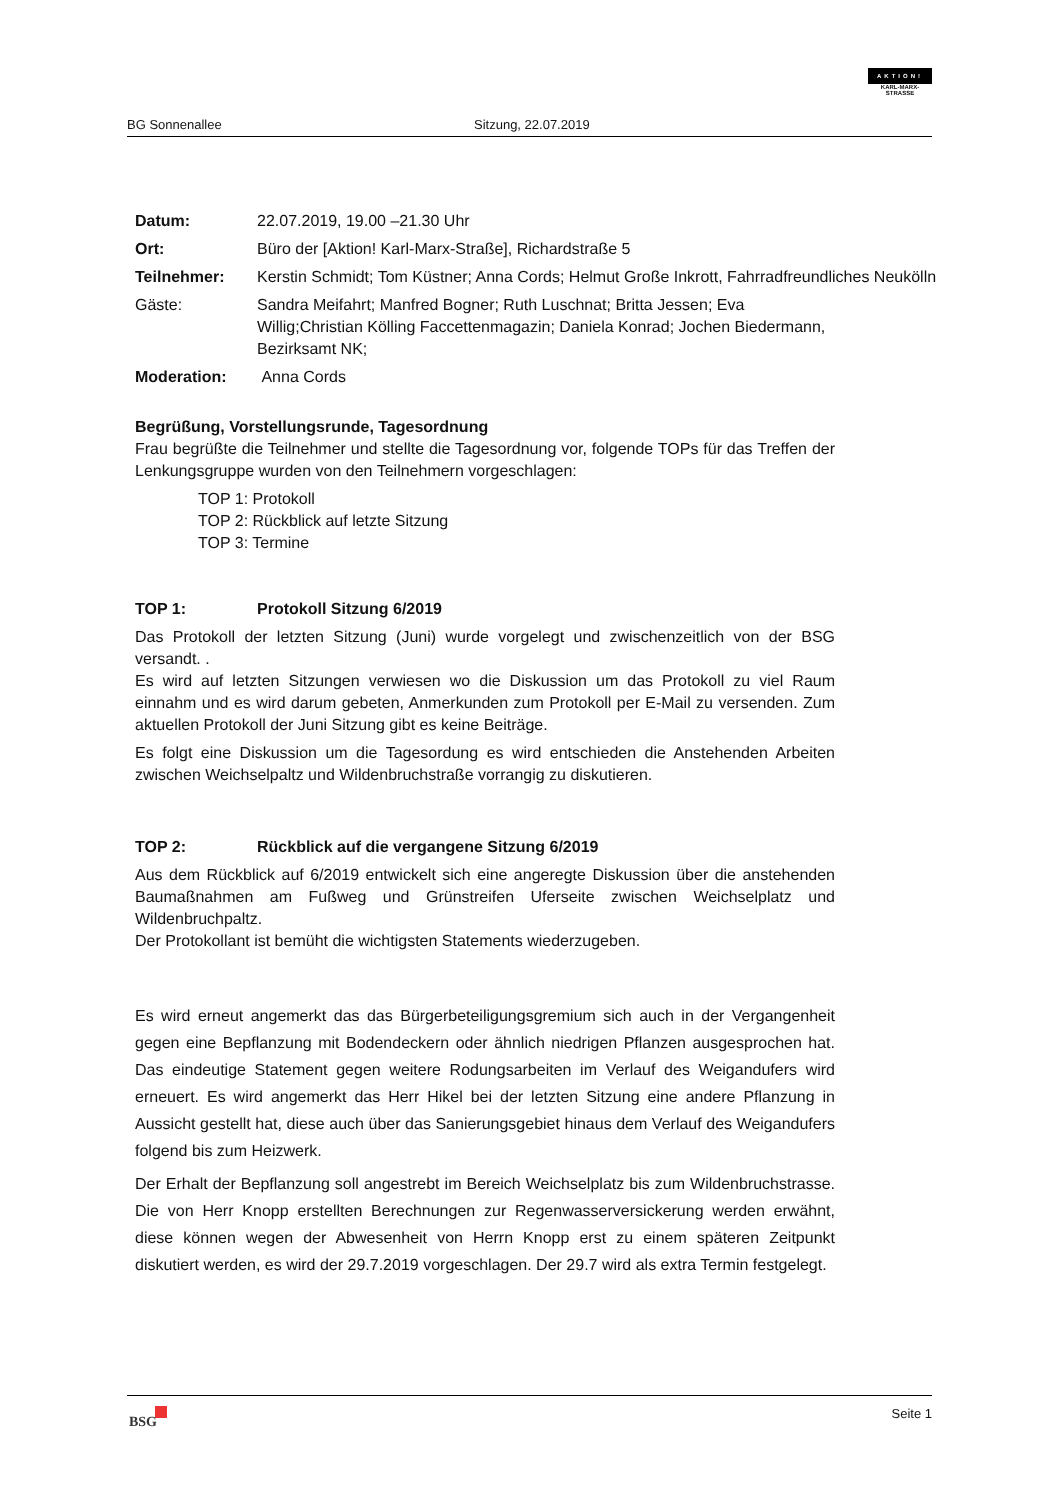BG Sonnenallee Sitzung, 22.07.2019
AKTION!
KARL-MARX-
STRASSE
Datum: 22.07.2019, 19.00 –21.30 Uhr
Ort: Büro der [Aktion! Karl-Marx-Straße], Richardstraße 5
Teilnehmer: Kerstin Schmidt; Tom Küstner; Anna Cords; Helmut Große Inkrott, Fahrradfreundliches Neukölln
Gäste: Sandra Meifahrt; Manfred Bogner; Ruth Luschnat; Britta Jessen; Eva Willig;Christian Kölling Faccettenmagazin; Daniela Konrad; Jochen Biedermann, Bezirksamt NK;
Moderation: Anna Cords
Begrüßung, Vorstellungsrunde, Tagesordnung
Frau begrüßte die Teilnehmer und stellte die Tagesordnung vor, folgende TOPs für das Treffen der Lenkungsgruppe wurden von den Teilnehmern vorgeschlagen:
TOP 1: Protokoll
TOP 2: Rückblick auf letzte Sitzung
TOP 3: Termine
TOP 1: Protokoll Sitzung 6/2019
Das Protokoll der letzten Sitzung (Juni) wurde vorgelegt und zwischenzeitlich von der BSG versandt. .
Es wird auf letzten Sitzungen verwiesen wo die Diskussion um das Protokoll zu viel Raum einnahm und es wird darum gebeten, Anmerkunden zum Protokoll per E-Mail zu versenden. Zum aktuellen Protokoll der Juni Sitzung gibt es keine Beiträge.
Es folgt eine Diskussion um die Tagesordung es wird entschieden die Anstehenden Arbeiten zwischen Weichselpaltz und Wildenbruchstraße vorrangig zu diskutieren.
TOP 2: Rückblick auf die vergangene Sitzung 6/2019
Aus dem Rückblick auf 6/2019 entwickelt sich eine angeregte Diskussion über die anstehenden Baumaßnahmen am Fußweg und Grünstreifen Uferseite zwischen Weichselplatz und Wildenbruchpaltz.
Der Protokollant ist bemüht die wichtigsten Statements wiederzugeben.
Es wird erneut angemerkt das das Bürgerbeteiligungsgremium sich auch in der Vergangenheit gegen eine Bepflanzung mit Bodendeckern oder ähnlich niedrigen Pflanzen ausgesprochen hat. Das eindeutige Statement gegen weitere Rodungsarbeiten im Verlauf des Weigandufers wird erneuert. Es wird angemerkt das Herr Hikel bei der letzten Sitzung eine andere Pflanzung in Aussicht gestellt hat, diese auch über das Sanierungsgebiet hinaus dem Verlauf des Weigandufers folgend bis zum Heizwerk.
Der Erhalt der Bepflanzung soll angestrebt im Bereich Weichselplatz bis zum Wildenbruchstrasse. Die von Herr Knopp erstellten Berechnungen zur Regenwasserversickerung werden erwähnt, diese können wegen der Abwesenheit von Herrn Knopp erst zu einem späteren Zeitpunkt diskutiert werden, es wird der 29.7.2019 vorgeschlagen. Der 29.7 wird als extra Termin festgelegt.
BSG
Seite 1